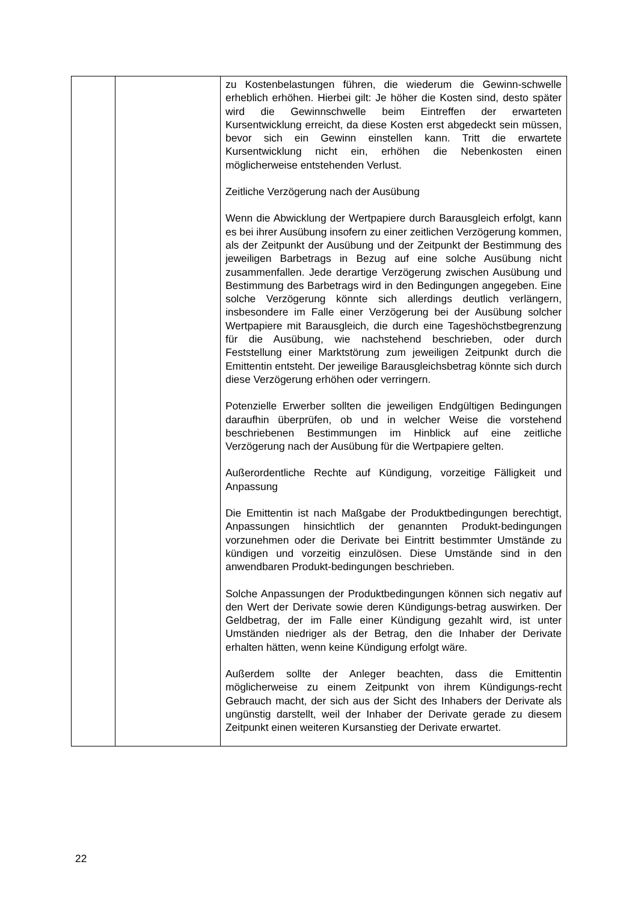| | | zu Kostenbelastungen führen, die wiederum die Gewinn-schwelle erheblich erhöhen. Hierbei gilt: Je höher die Kosten sind, desto später wird die Gewinnschwelle beim Eintreffen der erwarteten Kursentwicklung erreicht, da diese Kosten erst abgedeckt sein müssen, bevor sich ein Gewinn einstellen kann. Tritt die erwartete Kursentwicklung nicht ein, erhöhen die Nebenkosten einen möglicherweise entstehenden Verlust. Zeitliche Verzögerung nach der Ausübung Wenn die Abwicklung der Wertpapiere durch Barausgleich erfolgt, kann es bei ihrer Ausübung insofern zu einer zeitlichen Verzögerung kommen, als der Zeitpunkt der Ausübung und der Zeitpunkt der Bestimmung des jeweiligen Barbetrags in Bezug auf eine solche Ausübung nicht zusammenfallen. Jede derartige Verzögerung zwischen Ausübung und Bestimmung des Barbetrags wird in den Bedingungen angegeben. Eine solche Verzögerung könnte sich allerdings deutlich verlängern, insbesondere im Falle einer Verzögerung bei der Ausübung solcher Wertpapiere mit Barausgleich, die durch eine Tageshöchstbegrenzung für die Ausübung, wie nachstehend beschrieben, oder durch Feststellung einer Marktstörung zum jeweiligen Zeitpunkt durch die Emittentin entsteht. Der jeweilige Barausgleichsbetrag könnte sich durch diese Verzögerung erhöhen oder verringern. Potenzielle Erwerber sollten die jeweiligen Endgültigen Bedingungen daraufhin überprüfen, ob und in welcher Weise die vorstehend beschriebenen Bestimmungen im Hinblick auf eine zeitliche Verzögerung nach der Ausübung für die Wertpapiere gelten. Außerordentliche Rechte auf Kündigung, vorzeitige Fälligkeit und Anpassung Die Emittentin ist nach Maßgabe der Produktbedingungen berechtigt, Anpassungen hinsichtlich der genannten Produkt-bedingungen vorzunehmen oder die Derivate bei Eintritt bestimmter Umstände zu kündigen und vorzeitig einzulösen. Diese Umstände sind in den anwendbaren Produkt-bedingungen beschrieben. Solche Anpassungen der Produktbedingungen können sich negativ auf den Wert der Derivate sowie deren Kündigungs-betrag auswirken. Der Geldbetrag, der im Falle einer Kündigung gezahlt wird, ist unter Umständen niedriger als der Betrag, den die Inhaber der Derivate erhalten hätten, wenn keine Kündigung erfolgt wäre. Außerdem sollte der Anleger beachten, dass die Emittentin möglicherweise zu einem Zeitpunkt von ihrem Kündigungs-recht Gebrauch macht, der sich aus der Sicht des Inhabers der Derivate als ungünstig darstellt, weil der Inhaber der Derivate gerade zu diesem Zeitpunkt einen weiteren Kursanstieg der Derivate erwartet. |
22